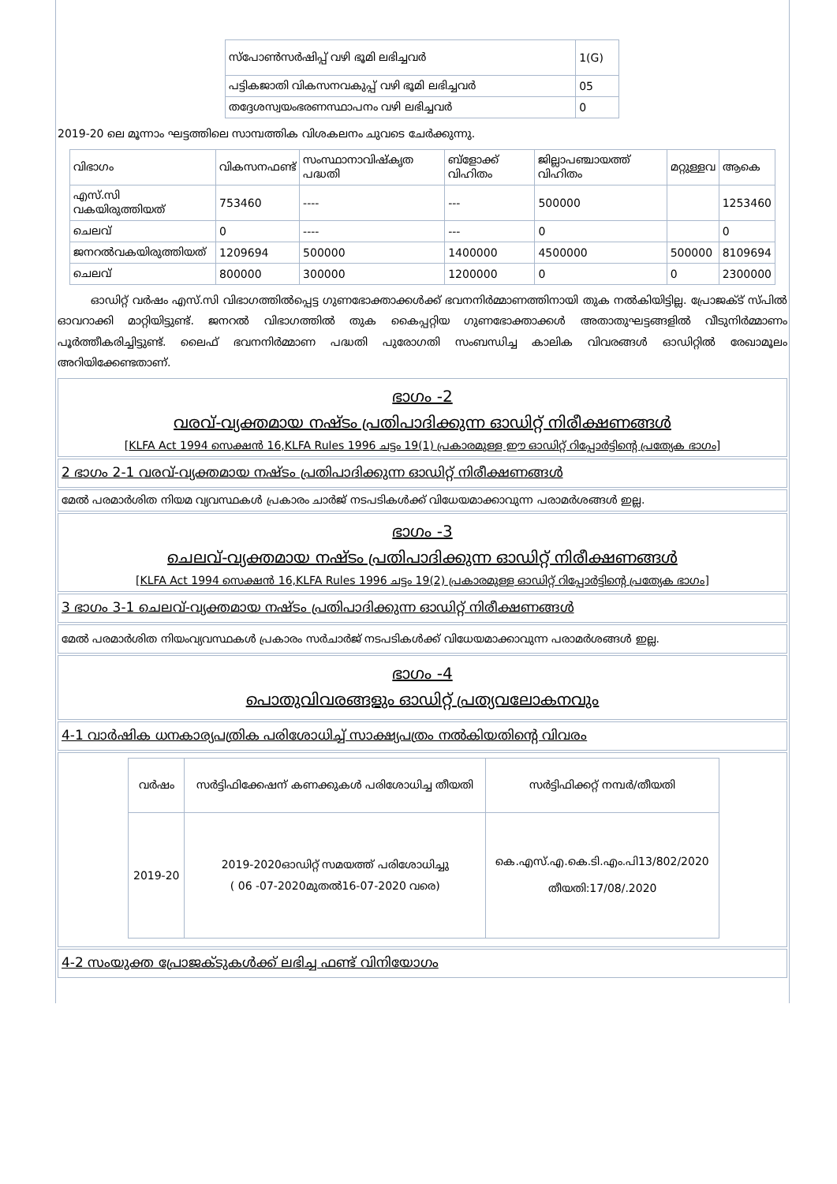| സ്പോൺസർഷിപ്പ് വഴി ഭൂമി ലഭിച്ചവർ | 1(G) |
| പട്ടികജാതി വികസനവകുപ്പ് വഴി ഭൂമി ലഭിച്ചവർ | 05 |
| തദ്ദേശസ്വയംഭരണസ്ഥാപനം വഴി ലഭിച്ചവർ | 0 |
2019-20 ലെ മൂന്നാം ഘട്ടത്തിലെ സാമ്പത്തിക വിശകലനം ചുവടെ ചേർക്കുന്നു.
| വിഭാഗം | വികസനഫണ്ട് | സംസ്ഥാനാവിഷ്കൃത പദ്ധതി | ബ്ളോക്ക് വിഹിതം | ജില്ലാപഞ്ചായത്ത് വിഹിതം | മറ്റുള്ളവ | ആകെ |
| എസ്.സി വകയിരുത്തിയത് | 753460 | ---- | --- | 500000 | | 1253460 |
| ചെലവ് | 0 | ---- | --- | 0 | | 0 |
| ജനറൽവകയിരുത്തിയത് | 1209694 | 500000 | 1400000 | 4500000 | 500000 | 8109694 |
| ചെലവ് | 800000 | 300000 | 1200000 | 0 | 0 | 2300000 |
ഓഡിറ്റ് വർഷം എസ്.സി വിഭാഗത്തിൽപ്പെട്ട ഗുണഭോക്താക്കൾക്ക് ഭവനനിർമ്മാണത്തിനായി തുക നൽകിയിട്ടില്ല. പ്രോജക്ട് സ്പിൽ ഓവറാക്കി മാറ്റിയിട്ടുണ്ട്. ജനറൽ വിഭാഗത്തിൽ തുക കൈപ്പറ്റിയ ഗുണഭോക്താക്കൾ അതാതുഘട്ടങ്ങളിൽ വീടുനിർമ്മാണം പൂർത്തീകരിച്ചിട്ടുണ്ട്. ലൈഫ് ഭവനനിർമ്മാണ പദ്ധതി പുരോഗതി സംബന്ധിച്ച കാലിക വിവരങ്ങൾ ഓഡിറ്റിൽ രേഖാമൂലം അറിയിക്കേണ്ടതാണ്.
ഭാഗം -2
വരവ്-വ്യക്തമായ നഷ്ടം പ്രതിപാദിക്കുന്ന ഓഡിറ്റ് നിരീക്ഷണങ്ങൾ
[KLFA Act 1994 സെക്ഷൻ 16,KLFA Rules 1996 ചട്ടം 19(1) പ്രകാരമുള്ള ഈ ഓഡിറ്റ് റിപ്പോർട്ടിന്റെ പ്രത്യേക ഭാഗം]
2 ഭാഗം 2-1 വരവ്-വ്യക്തമായ നഷ്ടം പ്രതിപാദിക്കുന്ന ഓഡിറ്റ് നിരീക്ഷണങ്ങൾ
മേൽ പരമാർശിത നിയമ വ്യവസ്ഥകൾ പ്രകാരം ചാർജ് നടപടികൾക്ക് വിധേയമാക്കാവുന്ന പരാമർശങ്ങൾ ഇല്ല.
ഭാഗം -3
ചെലവ്-വ്യക്തമായ നഷ്ടം പ്രതിപാദിക്കുന്ന ഓഡിറ്റ് നിരീക്ഷണങ്ങൾ
[KLFA Act 1994 സെക്ഷൻ 16,KLFA Rules 1996 ചട്ടം 19(2) പ്രകാരമുള്ള ഓഡിറ്റ് റിപ്പോർട്ടിന്റെ പ്രത്യേക ഭാഗം]
3 ഭാഗം 3-1 ചെലവ്-വ്യക്തമായ നഷ്ടം പ്രതിപാദിക്കുന്ന ഓഡിറ്റ് നിരീക്ഷണങ്ങൾ
മേൽ പരമാർശിത നിയംവ്യവസ്ഥകൾ പ്രകാരം സർചാർജ് നടപടികൾക്ക് വിധേയമാക്കാവുന്ന പരാമർശങ്ങൾ ഇല്ല.
ഭാഗം -4
പൊതുവിവരങ്ങളും ഓഡിറ്റ് പ്രത്യവലോകനവും
4-1 വാർഷിക ധനകാര്യപത്രിക പരിശോധിച്ച് സാക്ഷ്യപത്രം നൽകിയതിന്റെ വിവരം
| വർഷം | സർട്ടിഫിക്കേഷന് കണക്കുകൾ പരിശോധിച്ച തീയതി | സർട്ടിഫിക്കറ്റ് നമ്പർ/തീയതി |
| 2019-20 | 2019-2020ഓഡിറ്റ് സമയത്ത് പരിശോധിച്ചു ( 06 -07-2020മുതൽ16-07-2020 വരെ) | കെ.എസ്.എ.കെ.ടി.എം.പി13/802/2020 തീയതി:17/08/.2020 |
4-2 സംയുക്ത പ്രോജക്ടുകൾക്ക് ലഭിച്ച ഫണ്ട് വിനിയോഗം